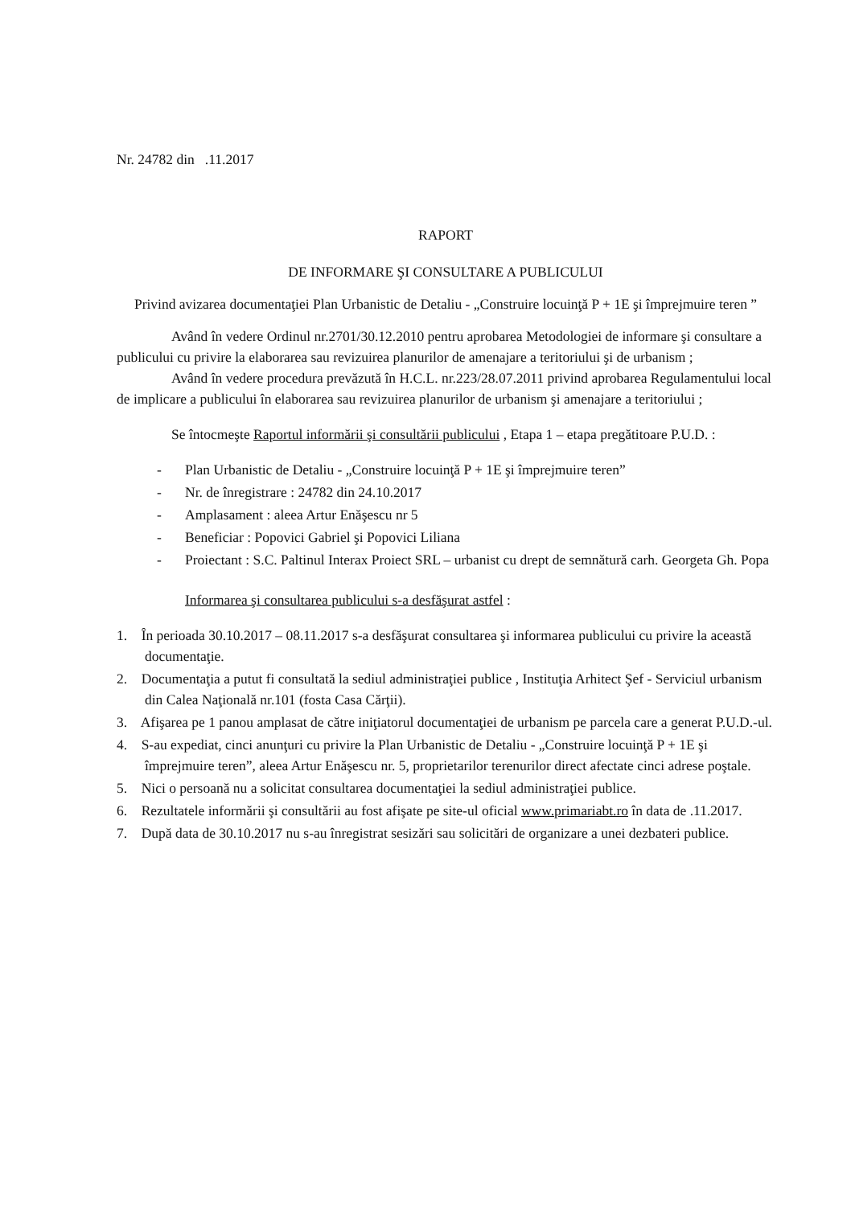Nr. 24782 din .11.2017
RAPORT
DE INFORMARE ŞI CONSULTARE A PUBLICULUI
Privind avizarea documentaţiei Plan Urbanistic de Detaliu - „Construire locuinţă P + 1E şi împrejmuire teren ”
Având în vedere Ordinul nr.2701/30.12.2010 pentru aprobarea Metodologiei de informare şi consultare a publicului cu privire la elaborarea sau revizuirea planurilor de amenajare a teritoriului şi de urbanism ;
Având în vedere procedura prevăzută în H.C.L. nr.223/28.07.2011 privind aprobarea Regulamentului local de implicare a publicului în elaborarea sau revizuirea planurilor de urbanism şi amenajare a teritoriului ;
Se întocmeşte Raportul informării şi consultării publicului , Etapa 1 – etapa pregătitoare P.U.D. :
- Plan Urbanistic de Detaliu - „Construire locuinţă P + 1E şi împrejmuire teren”
- Nr. de înregistrare : 24782 din 24.10.2017
- Amplasament : aleea Artur Enăşescu nr 5
- Beneficiar : Popovici Gabriel şi Popovici Liliana
- Proiectant : S.C. Paltinul Interax Proiect SRL – urbanist cu drept de semnătură carh. Georgeta Gh. Popa
Informarea şi consultarea publicului s-a desfăşurat astfel :
1. În perioada 30.10.2017 – 08.11.2017 s-a desfăşurat consultarea şi informarea publicului cu privire la această documentaţie.
2. Documentaţia a putut fi consultată la sediul administraţiei publice , Instituţia Arhitect Şef - Serviciul urbanism din Calea Naţională nr.101 (fosta Casa Cărţii).
3. Afişarea pe 1 panou amplasat de către iniţiatorul documentaţiei de urbanism pe parcela care a generat P.U.D.-ul.
4. S-au expediat, cinci anunţuri cu privire la Plan Urbanistic de Detaliu - „Construire locuinţă P + 1E şi împrejmuire teren”, aleea Artur Enăşescu nr. 5, proprietarilor terenurilor direct afectate cinci adrese poştale.
5. Nici o persoană nu a solicitat consultarea documentaţiei la sediul administraţiei publice.
6. Rezultatele informării şi consultării au fost afişate pe site-ul oficial www.primariabt.ro în data de .11.2017.
7. După data de 30.10.2017 nu s-au înregistrat sesizări sau solicitări de organizare a unei dezbateri publice.